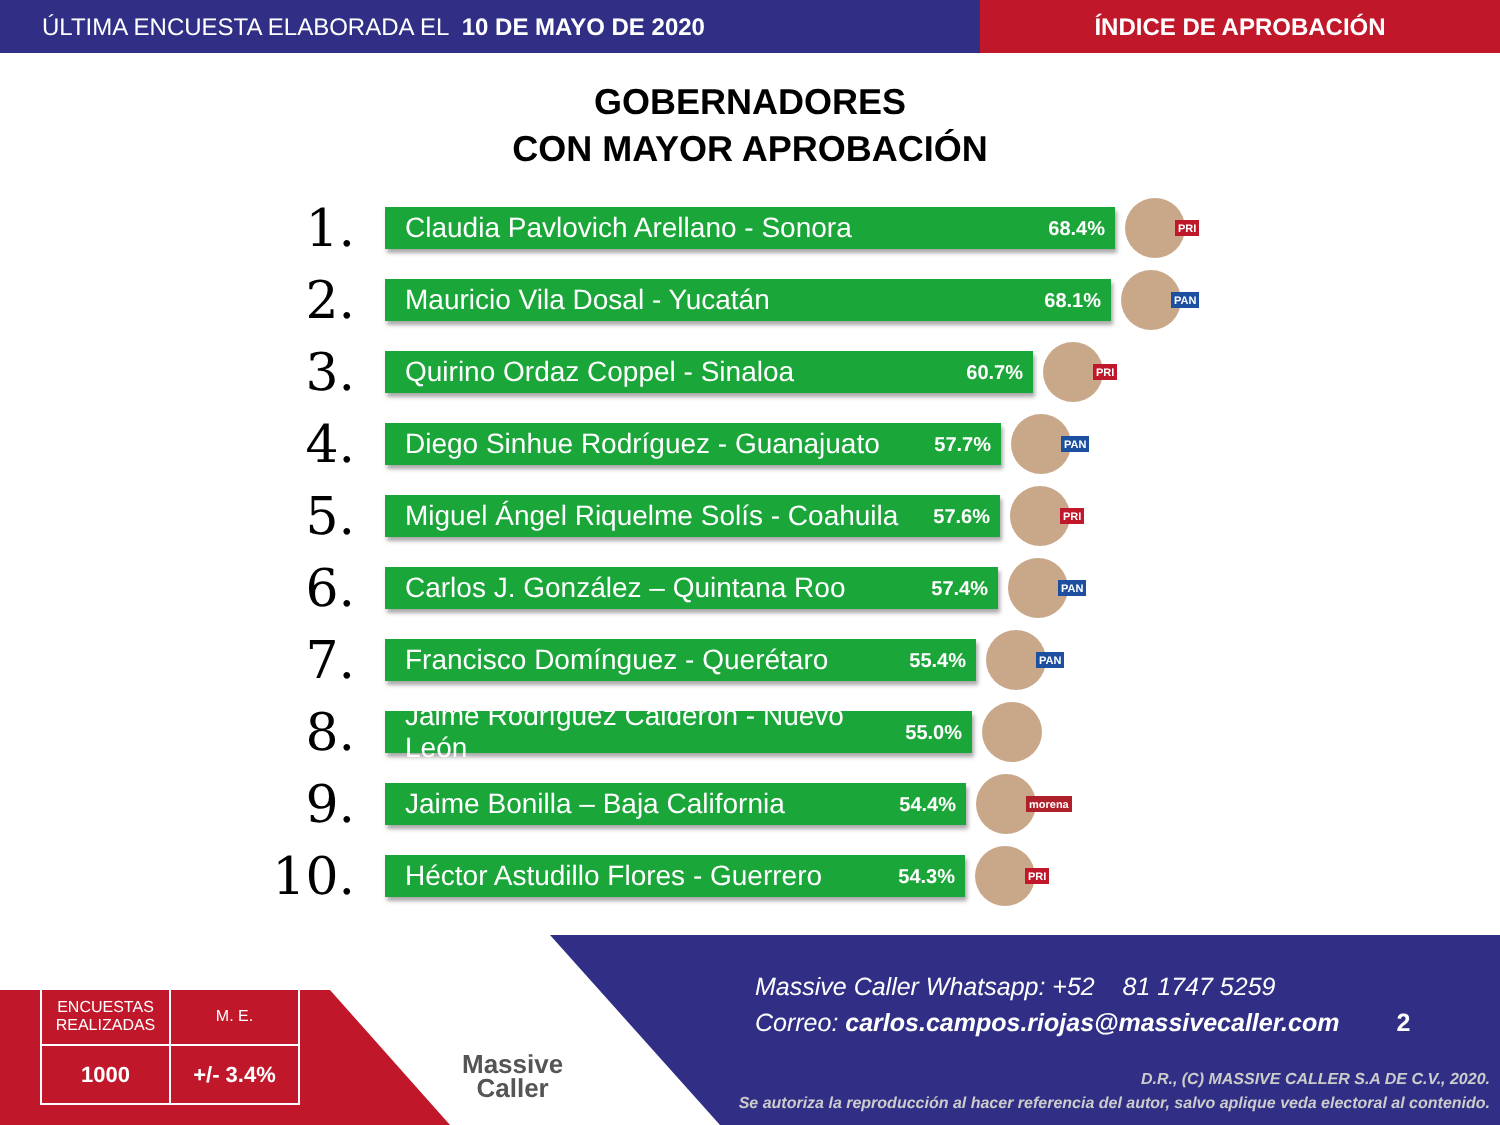ÚLTIMA ENCUESTA ELABORADA EL 10 DE MAYO DE 2020
ÍNDICE DE APROBACIÓN
GOBERNADORES
CON MAYOR APROBACIÓN
1.
Claudia Pavlovich Arellano - Sonora 68.4%
PRI
2.
Mauricio Vila Dosal - Yucatán 68.1%
PAN
3.
Quirino Ordaz Coppel - Sinaloa 60.7%
PRI
4.
Diego Sinhue Rodríguez - Guanajuato 57.7%
PAN
5.
Miguel Ángel Riquelme Solís - Coahuila 57.6%
PRI
6.
Carlos J. González – Quintana Roo 57.4%
PAN
7.
Francisco Domínguez - Querétaro 55.4%
PAN
8.
Jaime Rodríguez Calderón - Nuevo León 55.0%
9.
Jaime Bonilla – Baja California 54.4%
morena
10.
Héctor Astudillo Flores - Guerrero 54.3%
PRI
| ENCUESTAS REALIZADAS | M. E. |
| 1000 | +/- 3.4% |
Massive
Caller
Massive Caller Whatsapp: +52 81 1747 5259
Correo: carlos.campos.riojas@massivecaller.com 2
D.R., (C) MASSIVE CALLER S.A DE C.V., 2020.
Se autoriza la reproducción al hacer referencia del autor, salvo aplique veda electoral al contenido.